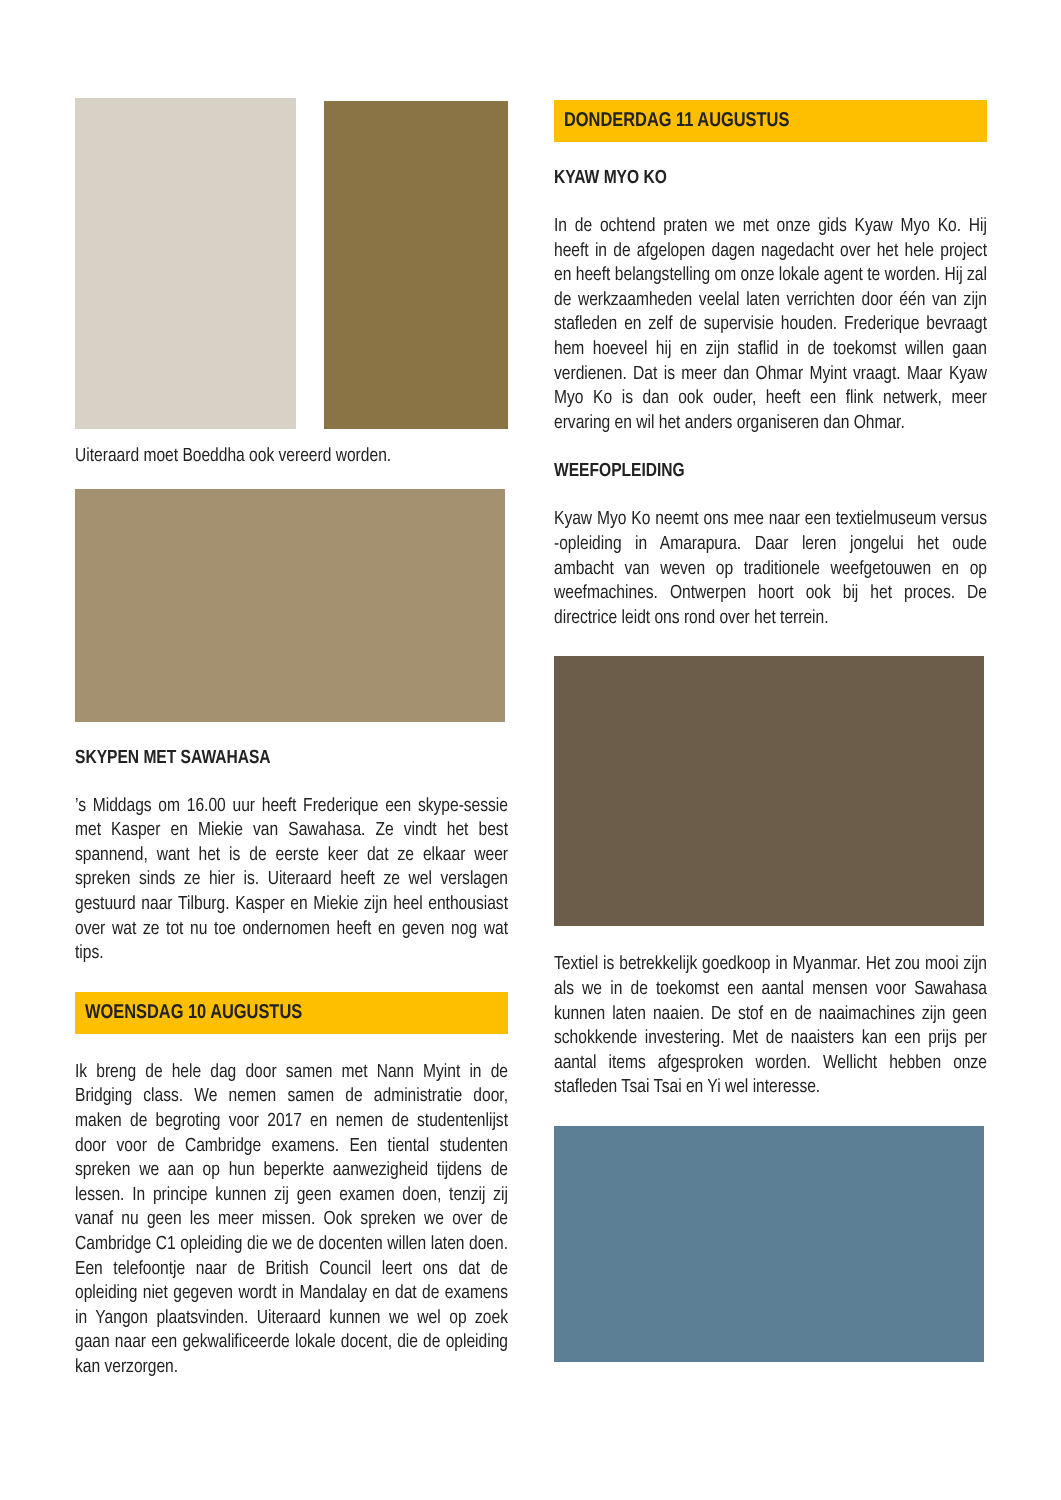Uiteraard moet Boeddha ook vereerd worden.
SKYPEN MET SAWAHASA
’s Middags om 16.00 uur heeft Frederique een skype-sessie met Kasper en Miekie van Sawahasa. Ze vindt het best spannend, want het is de eerste keer dat ze elkaar weer spreken sinds ze hier is. Uiteraard heeft ze wel verslagen gestuurd naar Tilburg. Kasper en Miekie zijn heel enthousiast over wat ze tot nu toe ondernomen heeft en geven nog wat tips.
WOENSDAG 10 AUGUSTUS
Ik breng de hele dag door samen met Nann Myint in de Bridging class. We nemen samen de administratie door, maken de begroting voor 2017 en nemen de studentenlijst door voor de Cambridge examens. Een tiental studenten spreken we aan op hun beperkte aanwezigheid tijdens de lessen. In principe kunnen zij geen examen doen, tenzij zij vanaf nu geen les meer missen. Ook spreken we over de Cambridge C1 opleiding die we de docenten willen laten doen. Een telefoontje naar de British Council leert ons dat de opleiding niet gegeven wordt in Mandalay en dat de examens in Yangon plaatsvinden. Uiteraard kunnen we wel op zoek gaan naar een gekwalificeerde lokale docent, die de opleiding kan verzorgen.
DONDERDAG 11 AUGUSTUS
KYAW MYO KO
In de ochtend praten we met onze gids Kyaw Myo Ko. Hij heeft in de afgelopen dagen nagedacht over het hele project en heeft belangstelling om onze lokale agent te worden. Hij zal de werkzaamheden veelal laten verrichten door één van zijn stafleden en zelf de supervisie houden. Frederique bevraagt hem hoeveel hij en zijn staflid in de toekomst willen gaan verdienen. Dat is meer dan Ohmar Myint vraagt. Maar Kyaw Myo Ko is dan ook ouder, heeft een flink netwerk, meer ervaring en wil het anders organiseren dan Ohmar.
WEEFOPLEIDING
Kyaw Myo Ko neemt ons mee naar een textielmuseum versus -opleiding in Amarapura. Daar leren jongelui het oude ambacht van weven op traditionele weefgetouwen en op weefmachines. Ontwerpen hoort ook bij het proces. De directrice leidt ons rond over het terrein.
Textiel is betrekkelijk goedkoop in Myanmar. Het zou mooi zijn als we in de toekomst een aantal mensen voor Sawahasa kunnen laten naaien. De stof en de naaimachines zijn geen schokkende investering. Met de naaisters kan een prijs per aantal items afgesproken worden. Wellicht hebben onze stafleden Tsai Tsai en Yi wel interesse.